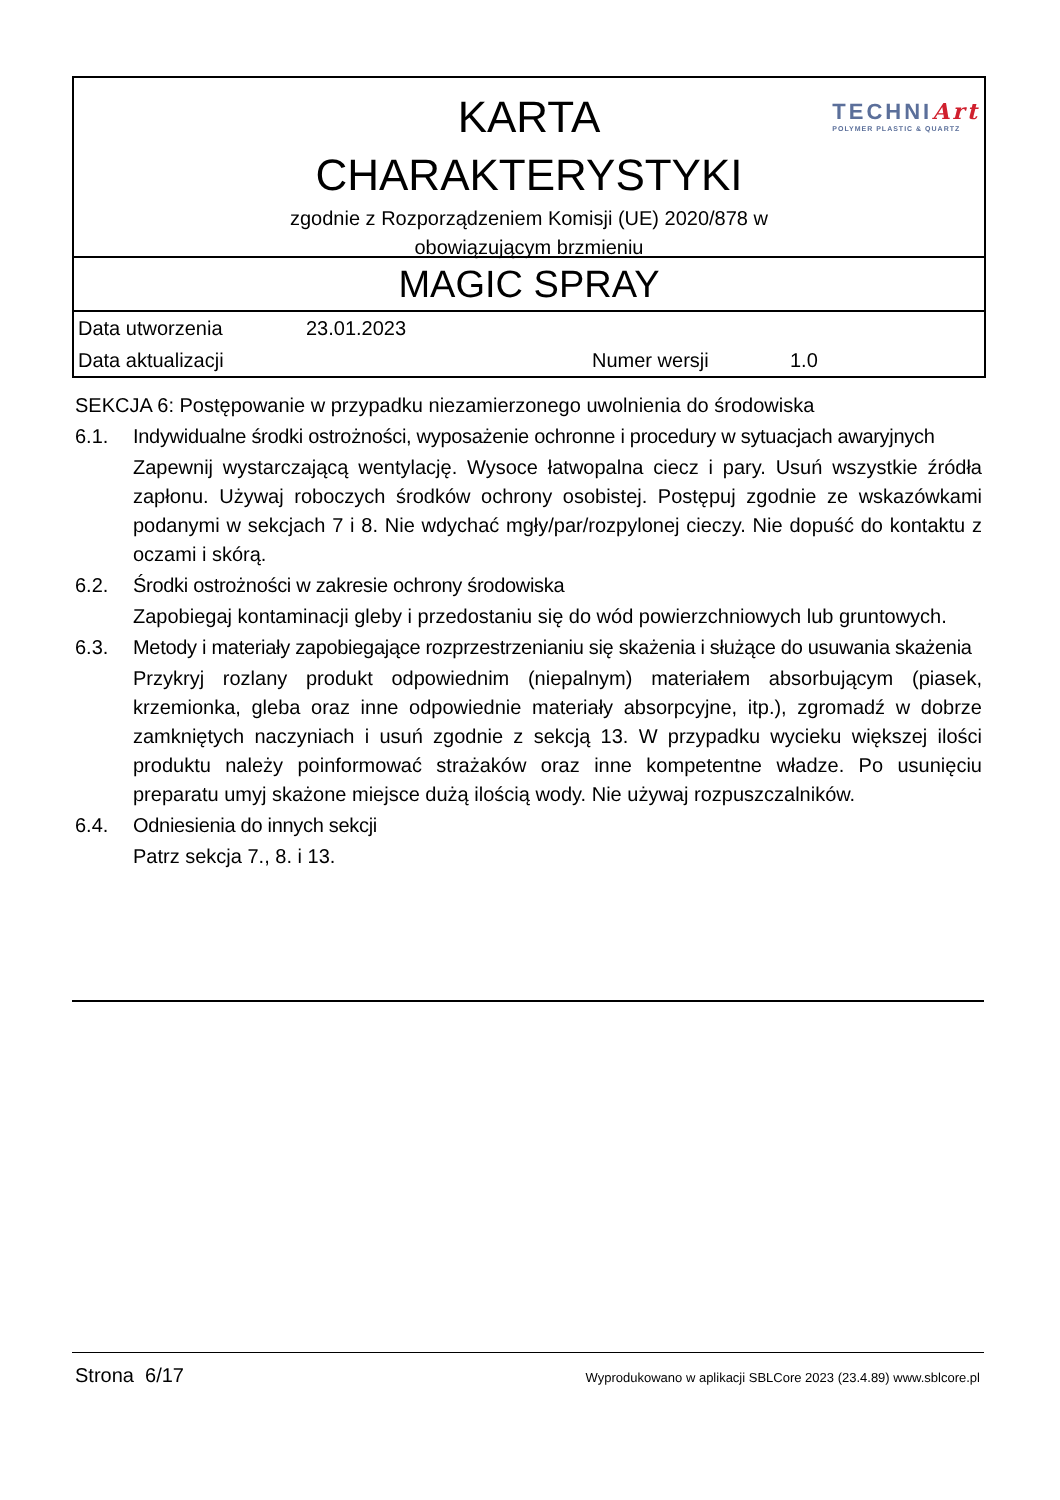KARTA
CHARAKTERYSTYKI
zgodnie z Rozporządzeniem Komisji (UE) 2020/878 w
obowiązującym brzmieniu
TECHNIArt
POLYMER PLASTIC & QUARTZ
MAGIC SPRAY
| Data utworzenia | 23.01.2023 | | |
| Data aktualizacji | | Numer wersji | 1.0 |
SEKCJA 6: Postępowanie w przypadku niezamierzonego uwolnienia do środowiska
6.1. Indywidualne środki ostrożności, wyposażenie ochronne i procedury w sytuacjach awaryjnych
Zapewnij wystarczającą wentylację. Wysoce łatwopalna ciecz i pary. Usuń wszystkie źródła zapłonu. Używaj roboczych środków ochrony osobistej. Postępuj zgodnie ze wskazówkami podanymi w sekcjach 7 i 8. Nie wdychać mgły/par/rozpylonej cieczy. Nie dopuść do kontaktu z oczami i skórą.
6.2. Środki ostrożności w zakresie ochrony środowiska
Zapobiegaj kontaminacji gleby i przedostaniu się do wód powierzchniowych lub gruntowych.
6.3. Metody i materiały zapobiegające rozprzestrzenianiu się skażenia i służące do usuwania skażenia
Przykryj rozlany produkt odpowiednim (niepalnym) materiałem absorbującym (piasek, krzemionka, gleba oraz inne odpowiednie materiały absorpcyjne, itp.), zgromadź w dobrze zamkniętych naczyniach i usuń zgodnie z sekcją 13. W przypadku wycieku większej ilości produktu należy poinformować strażaków oraz inne kompetentne władze. Po usunięciu preparatu umyj skażone miejsce dużą ilością wody. Nie używaj rozpuszczalników.
6.4. Odniesienia do innych sekcji
Patrz sekcja 7., 8. i 13.
Strona 6/17
Wyprodukowano w aplikacji SBLCore 2023 (23.4.89) www.sblcore.pl